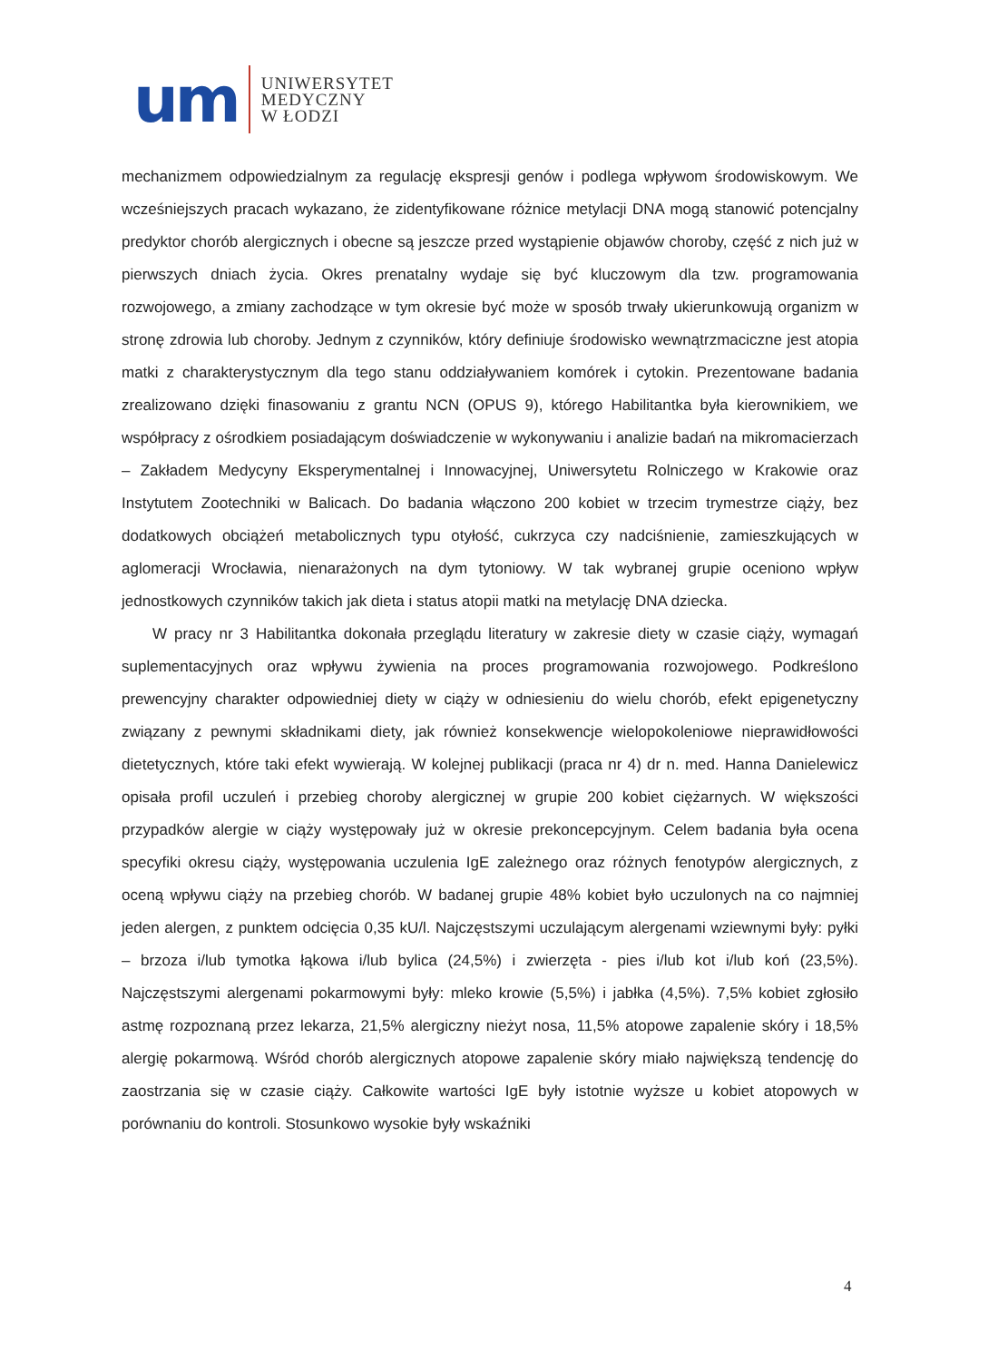um
UNIWERSYTET
MEDYCZNY
W ŁODZI
mechanizmem odpowiedzialnym za regulację ekspresji genów i podlega wpływom środowiskowym. We wcześniejszych pracach wykazano, że zidentyfikowane różnice metylacji DNA mogą stanowić potencjalny predyktor chorób alergicznych i obecne są jeszcze przed wystąpienie objawów choroby, część z nich już w pierwszych dniach życia. Okres prenatalny wydaje się być kluczowym dla tzw. programowania rozwojowego, a zmiany zachodzące w tym okresie być może w sposób trwały ukierunkowują organizm w stronę zdrowia lub choroby. Jednym z czynników, który definiuje środowisko wewnątrzmaciczne jest atopia matki z charakterystycznym dla tego stanu oddziaływaniem komórek i cytokin. Prezentowane badania zrealizowano dzięki finasowaniu z grantu NCN (OPUS 9), którego Habilitantka była kierownikiem, we współpracy z ośrodkiem posiadającym doświadczenie w wykonywaniu i analizie badań na mikromacierzach – Zakładem Medycyny Eksperymentalnej i Innowacyjnej, Uniwersytetu Rolniczego w Krakowie oraz Instytutem Zootechniki w Balicach. Do badania włączono 200 kobiet w trzecim trymestrze ciąży, bez dodatkowych obciążeń metabolicznych typu otyłość, cukrzyca czy nadciśnienie, zamieszkujących w aglomeracji Wrocławia, nienarażonych na dym tytoniowy. W tak wybranej grupie oceniono wpływ jednostkowych czynników takich jak dieta i status atopii matki na metylację DNA dziecka.
W pracy nr 3 Habilitantka dokonała przeglądu literatury w zakresie diety w czasie ciąży, wymagań suplementacyjnych oraz wpływu żywienia na proces programowania rozwojowego. Podkreślono prewencyjny charakter odpowiedniej diety w ciąży w odniesieniu do wielu chorób, efekt epigenetyczny związany z pewnymi składnikami diety, jak również konsekwencje wielopokoleniowe nieprawidłowości dietetycznych, które taki efekt wywierają. W kolejnej publikacji (praca nr 4) dr n. med. Hanna Danielewicz opisała profil uczuleń i przebieg choroby alergicznej w grupie 200 kobiet ciężarnych. W większości przypadków alergie w ciąży występowały już w okresie prekoncepcyjnym. Celem badania była ocena specyfiki okresu ciąży, występowania uczulenia IgE zależnego oraz różnych fenotypów alergicznych, z oceną wpływu ciąży na przebieg chorób. W badanej grupie 48% kobiet było uczulonych na co najmniej jeden alergen, z punktem odcięcia 0,35 kU/l. Najczęstszymi uczulającym alergenami wziewnymi były: pyłki – brzoza i/lub tymotka łąkowa i/lub bylica (24,5%) i zwierzęta - pies i/lub kot i/lub koń (23,5%). Najczęstszymi alergenami pokarmowymi były: mleko krowie (5,5%) i jabłka (4,5%). 7,5% kobiet zgłosiło astmę rozpoznaną przez lekarza, 21,5% alergiczny nieżyt nosa, 11,5% atopowe zapalenie skóry i 18,5% alergię pokarmową. Wśród chorób alergicznych atopowe zapalenie skóry miało największą tendencję do zaostrzania się w czasie ciąży. Całkowite wartości IgE były istotnie wyższe u kobiet atopowych w porównaniu do kontroli. Stosunkowo wysokie były wskaźniki
4